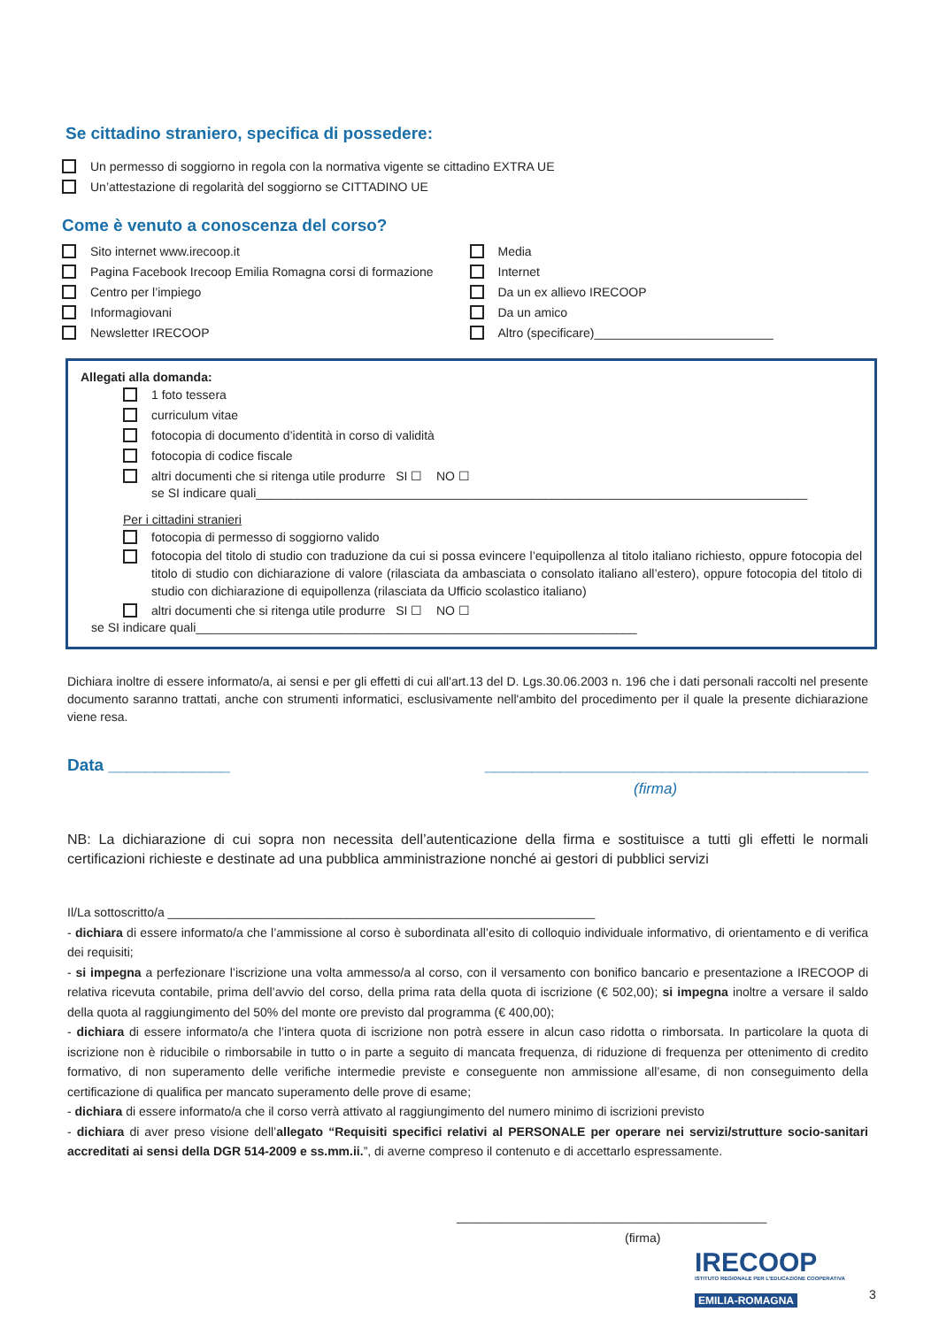Se cittadino straniero, specifica di possedere:
Un permesso di soggiorno in regola con la normativa vigente se cittadino EXTRA UE
Un’attestazione di regolarità del soggiorno se CITTADINO UE
Come è venuto a conoscenza del corso?
Sito internet www.irecoop.it
Pagina Facebook Irecoop Emilia Romagna corsi di formazione
Centro per l’impiego
Informagiovani
Newsletter IRECOOP
Media
Internet
Da un ex allievo IRECOOP
Da un amico
Altro (specificare)__________________________
Allegati alla domanda:
1 foto tessera
curriculum vitae
fotocopia di documento d’identità in corso di validità
fotocopia di codice fiscale
altri documenti che si ritenga utile produrre SI ☐ NO ☐
se SI indicare quali________________________________________________________________________________
Per i cittadini stranieri
fotocopia di permesso di soggiorno valido
fotocopia del titolo di studio con traduzione da cui si possa evincere l’equipollenza al titolo italiano richiesto, oppure fotocopia del titolo di studio con dichiarazione di valore (rilasciata da ambasciata o consolato italiano all’estero), oppure fotocopia del titolo di studio con dichiarazione di equipollenza (rilasciata da Ufficio scolastico italiano)
altri documenti che si ritenga utile produrre SI ☐ NO ☐
se SI indicare quali________________________________________________________________
Dichiara inoltre di essere informato/a, ai sensi e per gli effetti di cui all'art.13 del D. Lgs.30.06.2003 n. 196 che i dati personali raccolti nel presente documento saranno trattati, anche con strumenti informatici, esclusivamente nell'ambito del procedimento per il quale la presente dichiarazione viene resa.
Data _____________ _________________________________________
(firma)
NB: La dichiarazione di cui sopra non necessita dell’autenticazione della firma e sostituisce a tutti gli effetti le normali certificazioni richieste e destinate ad una pubblica amministrazione nonché ai gestori di pubblici servizi
Il/La sottoscritto/a ______________________________________________________________
- dichiara di essere informato/a che l’ammissione al corso è subordinata all’esito di colloquio individuale informativo, di orientamento e di verifica dei requisiti;
- si impegna a perfezionare l’iscrizione una volta ammesso/a al corso, con il versamento con bonifico bancario e presentazione a IRECOOP di relativa ricevuta contabile, prima dell’avvio del corso, della prima rata della quota di iscrizione (€ 502,00); si impegna inoltre a versare il saldo della quota al raggiungimento del 50% del monte ore previsto dal programma (€ 400,00);
- dichiara di essere informato/a che l’intera quota di iscrizione non potrà essere in alcun caso ridotta o rimborsata. In particolare la quota di iscrizione non è riducibile o rimborsabile in tutto o in parte a seguito di mancata frequenza, di riduzione di frequenza per ottenimento di credito formativo, di non superamento delle verifiche intermedie previste e conseguente non ammissione all’esame, di non conseguimento della certificazione di qualifica per mancato superamento delle prove di esame;
- dichiara di essere informato/a che il corso verrà attivato al raggiungimento del numero minimo di iscrizioni previsto
- dichiara di aver preso visione dell’allegato “Requisiti specifici relativi al PERSONALE per operare nei servizi/strutture socio-sanitari accreditati ai sensi della DGR 514-2009 e ss.mm.ii.”, di averne compreso il contenuto e di accettarlo espressamente.
_____________________________________________
(firma)
IRECOOP
ISTITUTO REGIONALE PER L'EDUCAZIONE COOPERATIVA
EMILIA-ROMAGNA
3